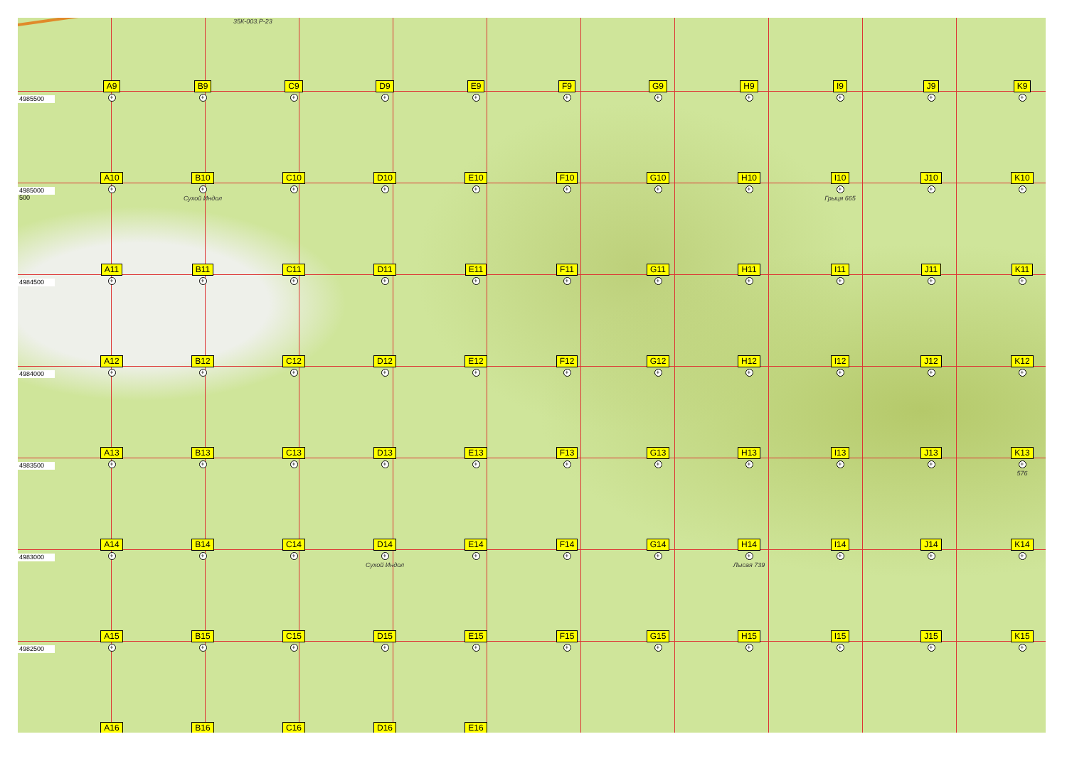35К-003.Р-23
4985500
A9
+
B9
+
C9
+
D9
+
E9
+
F9
+
G9
+
H9
+
I9
+
J9
+
K9
+
4985000 500
A10
+
B10
+
Сухой Индол
C10
+
D10
+
E10
+
F10
+
G10
+
H10
+
I10
+
Грыця 665
J10
+
K10
+
4984500
A11
+
B11
+
C11
+
D11
+
E11
+
F11
+
G11
+
H11
+
I11
+
J11
+
K11
+
4984000
A12
+
B12
+
C12
+
D12
+
E12
+
F12
+
G12
+
H12
+
I12
+
J12
+
K12
+
4983500
A13
+
B13
+
C13
+
D13
+
E13
+
F13
+
G13
+
H13
+
I13
+
J13
+
K13
+
576
4983000
A14
+
B14
+
C14
+
D14
+
Сухой Индол
E14
+
F14
+
G14
+
H14
+
Лысая 739
I14
+
J14
+
K14
+
4982500
A15
+
B15
+
C15
+
D15
+
E15
+
F15
+
G15
+
H15
+
I15
+
J15
+
K15
+
A16
B16
C16
D16
E16